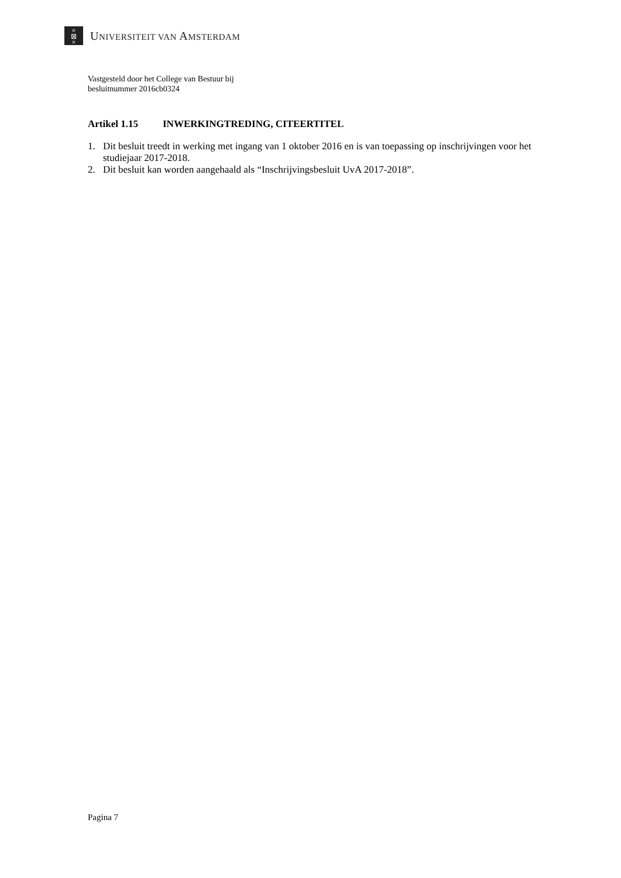×
⊠
×
UNIVERSITEIT VAN AMSTERDAM
Vastgesteld door het College van Bestuur bij
besluitnummer 2016cb0324
Artikel 1.15 INWERKINGTREDING, CITEERTITEL
1. Dit besluit treedt in werking met ingang van 1 oktober 2016 en is van toepassing op inschrijvingen voor het studiejaar 2017-2018.
2. Dit besluit kan worden aangehaald als “Inschrijvingsbesluit UvA 2017-2018”.
Pagina 7